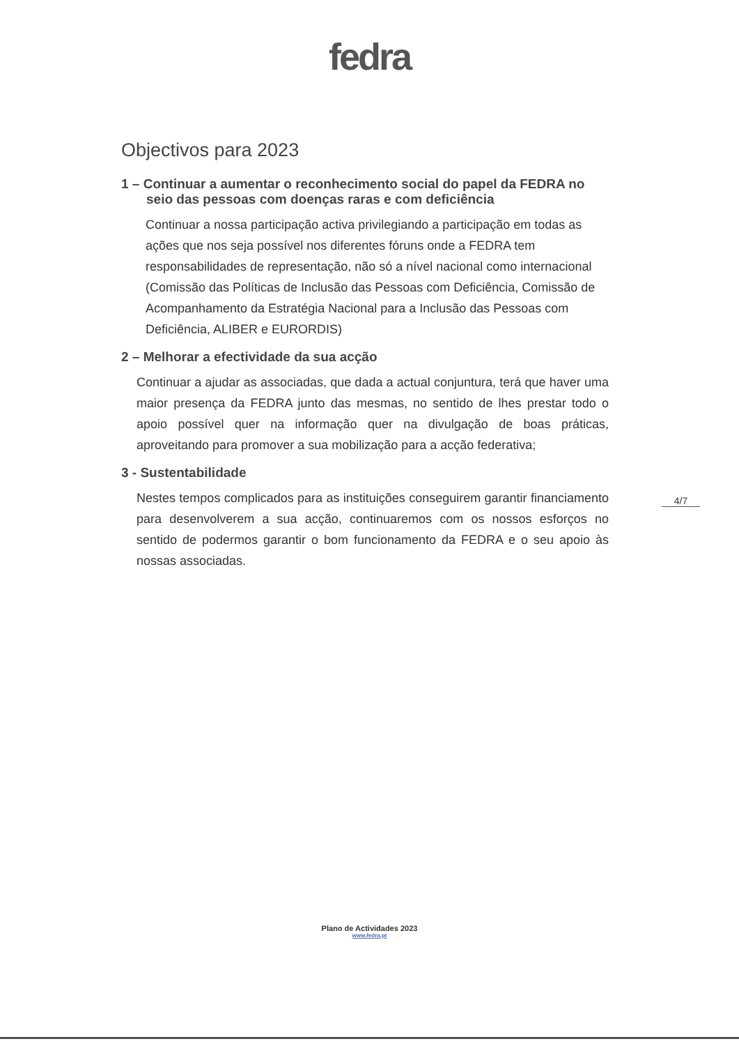fedra
Objectivos para 2023
1 – Continuar a aumentar o reconhecimento social do papel da FEDRA no
seio das pessoas com doenças raras e com deficiência
Continuar a nossa participação activa privilegiando a participação em todas as ações que nos seja possível nos diferentes fóruns onde a FEDRA tem responsabilidades de representação, não só a nível nacional como internacional (Comissão das Políticas de Inclusão das Pessoas com Deficiência, Comissão de Acompanhamento da Estratégia Nacional para a Inclusão das Pessoas com Deficiência, ALIBER e EURORDIS)
2 – Melhorar a efectividade da sua acção
Continuar a ajudar as associadas, que dada a actual conjuntura, terá que haver uma maior presença da FEDRA junto das mesmas, no sentido de lhes prestar todo o apoio possível quer na informação quer na divulgação de boas práticas, aproveitando para promover a sua mobilização para a acção federativa;
3 - Sustentabilidade
Nestes tempos complicados para as instituições conseguirem garantir financiamento para desenvolverem a sua acção, continuaremos com os nossos esforços no sentido de podermos garantir o bom funcionamento da FEDRA e o seu apoio às nossas associadas.
4/7
Plano de Actividades 2023
www.fedra.pt